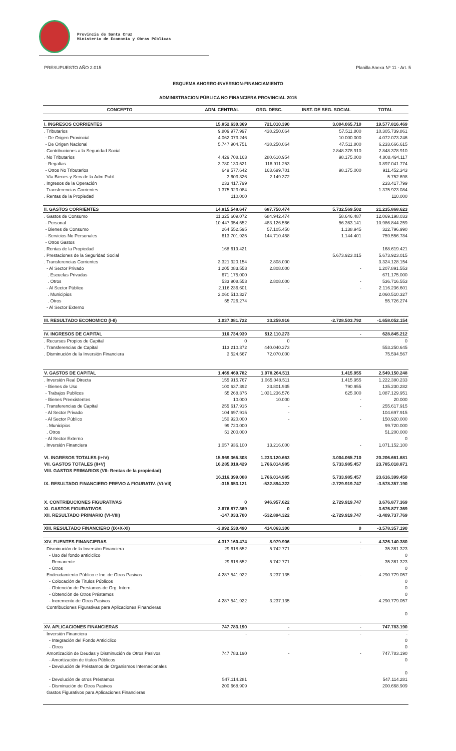Provincia de Santa Cruz
Ministerio de Economía y Obras Públicas
PRESUPUESTO AÑO 2.015 Planilla Anexa Nº 11 - Art. 5
ESQUEMA AHORRO-INVERSION-FINANCIAMIENTO
ADMINISTRACION PÚBLICA NO FINANCIERA PROVINCIAL 2015
| CONCEPTO | ADM. CENTRAL | ORG. DESC. | INST. DE SEG. SOCIAL | TOTAL |
| --- | --- | --- | --- | --- |
| I. INGRESOS CORRIENTES | 15.852.630.369 | 721.010.390 | 3.004.065.710 | 19.577.816.469 |
| . Tributarios | 9.809.977.997 | 438.250.064 | 57.511.800 | 10.305.739.861 |
| - De Origen Provincial | 4.062.073.246 | | 10.000.000 | 4.072.073.246 |
| - De Origen Nacional | 5.747.904.751 | 438.250.064 | 47.511.800 | 6.233.666.615 |
| . Contribuciones a la Seguridad Social | | | 2.848.378.910 | 2.848.378.910 |
| . No Tributarios | 4.429.708.163 | 280.610.954 | 98.175.000 | 4.808.494.117 |
| - Regalías | 3.780.130.521 | 116.911.253 | | 3.897.041.774 |
| - Otros No Tributarios | 649.577.642 | 163.699.701 | 98.175.000 | 911.452.343 |
| . Vta.Bienes y Serv.de la Adm.Publ. | 3.603.326 | 2.149.372 | | 5.752.698 |
| . Ingresos de la Operación | 233.417.799 | | | 233.417.799 |
| . Transferencias Corrientes | 1.375.923.084 | | | 1.375.923.084 |
| . Rentas de la Propiedad | 110.000 | | | 110.000 |
| II. GASTOS CORRIENTES | 14.815.548.647 | 687.750.474 | 5.732.569.502 | 21.235.868.623 |
| . Gastos de Consumo | 11.325.609.072 | 684.942.474 | 58.646.487 | 12.069.198.033 |
| - Personal | 10.447.354.552 | 483.126.566 | 56.363.141 | 10.986.844.259 |
| - Bienes de Consumo | 264.552.595 | 57.105.450 | 1.138.945 | 322.796.990 |
| - Servicios No Personales | 613.701.925 | 144.710.458 | 1.144.401 | 759.556.784 |
| - Otros Gastos | | | | |
| . Rentas de la Propiedad | 168.619.421 | | | 168.619.421 |
| . Prestaciones de la Seguridad Social | | | 5.673.923.015 | 5.673.923.015 |
| . Transferencias Corrientes | 3.321.320.154 | 2.808.000 | | 3.324.128.154 |
| - Al Sector Privado | 1.205.083.553 | 2.808.000 | - | 1.207.891.553 |
| . Escuelas Privadas | 671.175.000 | | | 671.175.000 |
| . Otros | 533.908.553 | 2.808.000 | - | 536.716.553 |
| - Al Sector Público | 2.116.236.601 | - | - | 2.116.236.601 |
| . Municipios | 2.060.510.327 | | | 2.060.510.327 |
| . Otros | 55.726.274 | | | 55.726.274 |
| - Al Sector Externo | | | | |
| III. RESULTADO ECONOMICO (I-II) | 1.037.081.722 | 33.259.916 | -2.728.503.792 | -1.658.052.154 |
| IV. INGRESOS DE CAPITAL | 116.734.939 | 512.110.273 | - | 628.845.212 |
| . Recursos Propios de Capital | 0 | 0 | | 0 |
| . Transferencias de Capital | 113.210.372 | 440.040.273 | | 553.250.645 |
| . Disminución de la Inversión Financiera | 3.524.567 | 72.070.000 | | 75.594.567 |
| V. GASTOS DE CAPITAL | 1.469.469.782 | 1.078.264.511 | 1.415.955 | 2.549.150.248 |
| . Inversión Real Directa | 155.915.767 | 1.065.048.511 | 1.415.955 | 1.222.380.233 |
| - Bienes de Uso | 100.637.392 | 33.801.935 | 790.955 | 135.230.282 |
| - Trabajos Publicos | 55.268.375 | 1.031.236.576 | 625.000 | 1.087.129.951 |
| - Bienes Preexistentes | 10.000 | 10.000 | - | 20.000 |
| . Transferencias de Capital | 255.617.915 | - | - | 255.617.915 |
| - Al Sector Privado | 104.697.915 | - | | 104.697.915 |
| - Al Sector Público | 150.920.000 | - | - | 150.920.000 |
| . Municipios | 99.720.000 | | | 99.720.000 |
| . Otros | 51.200.000 | | | 51.200.000 |
| - Al Sector Externo | | | | 0 |
| . Inversión Financiera | 1.057.936.100 | 13.216.000 | - | 1.071.152.100 |
| VI. INGRESOS TOTALES (I+IV) | 15.969.365.308 | 1.233.120.663 | 3.004.065.710 | 20.206.661.681 |
| VII. GASTOS TOTALES (II+V) | 16.285.018.429 | 1.766.014.985 | 5.733.985.457 | 23.785.018.871 |
| VIII. GASTOS PRIMARIOS (VII- Rentas de la propiedad) | | | | |
| | 16.116.399.008 | 1.766.014.985 | 5.733.985.457 | 23.616.399.450 |
| IX. RESULTADO FINANCIERO PREVIO A FIGURATIV. (VI-VII) | -315.653.121 | -532.894.322 | -2.729.919.747 | -3.578.357.190 |
| X. CONTRIBUCIONES FIGURATIVAS | 0 | 946.957.622 | 2.729.919.747 | 3.676.877.369 |
| XI. GASTOS FIGURATIVOS | 3.676.877.369 | 0 | | 3.676.877.369 |
| XII. RESULTADO PRIMARIO (VI-VIII) | -147.033.700 | -532.894.322 | -2.729.919.747 | -3.409.737.769 |
| XIII. RESULTADO FINANCIERO (IX+X-XI) | -3.992.530.490 | 414.063.300 | 0 | -3.578.357.190 |
| XIV. FUENTES FINANCIERAS | 4.317.160.474 | 8.979.906 | - | 4.326.140.380 |
| Disminución de la Inversión Financiera | 29.618.552 | 5.742.771 | - | 35.361.323 |
| - Uso del fondo anticiclico | | | | 0 |
| - Remanente | 29.618.552 | 5.742.771 | | 35.361.323 |
| - Otros | | | | 0 |
| Endeudamiento Público e Inc. de Otros Pasivos | 4.287.541.922 | 3.237.135 | - | 4.290.779.057 |
| - Colocación de Titulos Públicos | | | | 0 |
| - Obtención de Prestamos de Org. Intern. | | | | 0 |
| - Obtención de Otros Préstamos | | | | 0 |
| - Incremento de Otros Pasivos | 4.287.541.922 | 3.237.135 | | 4.290.779.057 |
| Contribuciones Figurativas para Aplicaciones Financieras | | | | |
| | | | | 0 |
| XV. APLICACIONES FINANCIERAS | 747.783.190 | - | - | 747.783.190 |
| Inversión Financiera | - | - | - | - |
| - Integración del Fondo Anticiclico | | | | 0 |
| - Otros | | | | 0 |
| Amortización de Deudas y Disminución de Otros Pasivos | 747.783.190 | - | - | 747.783.190 |
| - Amortización de titulos Públicos | | | | 0 |
| - Devolución de Préstamos de Organismos Internacionales | | | | |
| | | | | 0 |
| - Devolución de otros Préstamos | 547.114.281 | | | 547.114.281 |
| - Disminución de Otros Pasivos | 200.668.909 | | | 200.668.909 |
| Gastos Figurativos para Aplicaciones Financieras | | | | |